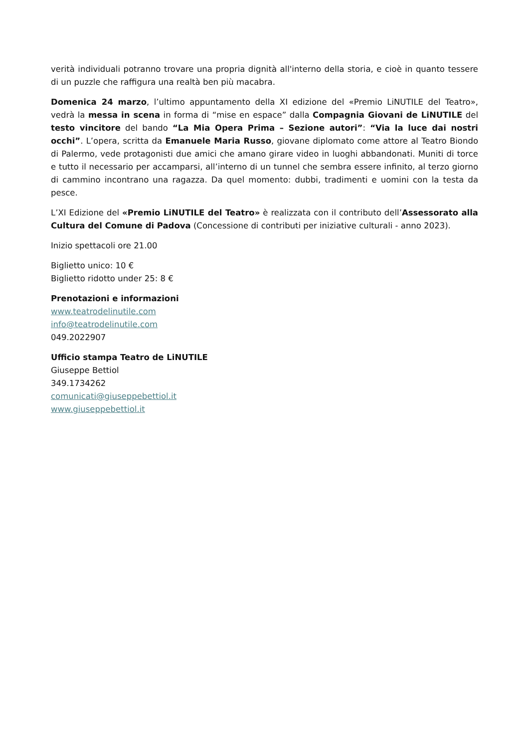verità individuali potranno trovare una propria dignità all'interno della storia, e cioè in quanto tessere di un puzzle che raffigura una realtà ben più macabra.
Domenica 24 marzo, l’ultimo appuntamento della XI edizione del «Premio LiNUTILE del Teatro», vedrà la messa in scena in forma di “mise en espace” dalla Compagnia Giovani de LiNUTILE del testo vincitore del bando “La Mia Opera Prima – Sezione autori”: “Via la luce dai nostri occhi”. L’opera, scritta da Emanuele Maria Russo, giovane diplomato come attore al Teatro Biondo di Palermo, vede protagonisti due amici che amano girare video in luoghi abbandonati. Muniti di torce e tutto il necessario per accamparsi, all’interno di un tunnel che sembra essere infinito, al terzo giorno di cammino incontrano una ragazza. Da quel momento: dubbi, tradimenti e uomini con la testa da pesce.
L’XI Edizione del «Premio LiNUTILE del Teatro» è realizzata con il contributo dell’Assessorato alla Cultura del Comune di Padova (Concessione di contributi per iniziative culturali - anno 2023).
Inizio spettacoli ore 21.00
Biglietto unico: 10 €
Biglietto ridotto under 25: 8 €
Prenotazioni e informazioni
www.teatrodelinutile.com
info@teatrodelinutile.com
049.2022907
Ufficio stampa Teatro de LiNUTILE
Giuseppe Bettiol
349.1734262
comunicati@giuseppebettiol.it
www.giuseppebettiol.it